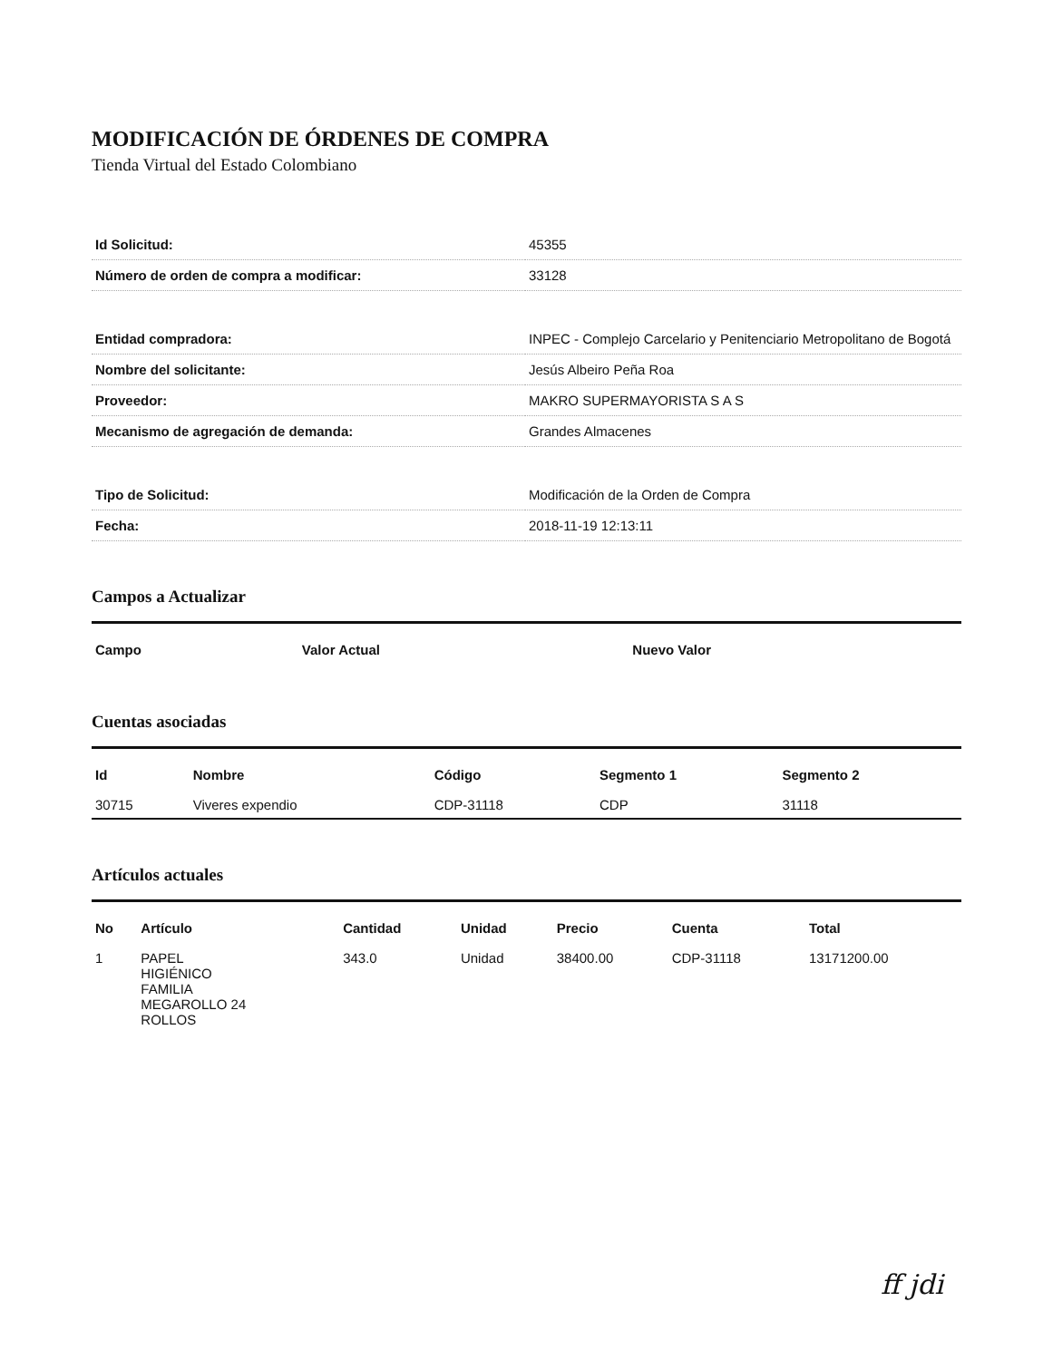MODIFICACIÓN DE ÓRDENES DE COMPRA
Tienda Virtual del Estado Colombiano
| Id Solicitud: | 45355 |
| Número de orden de compra a modificar: | 33128 |
| Entidad compradora: | INPEC - Complejo Carcelario y Penitenciario Metropolitano de Bogotá |
| Nombre del solicitante: | Jesús Albeiro Peña Roa |
| Proveedor: | MAKRO SUPERMAYORISTA S A S |
| Mecanismo de agregación de demanda: | Grandes Almacenes |
| Tipo de Solicitud: | Modificación de la Orden de Compra |
| Fecha: | 2018-11-19 12:13:11 |
Campos a Actualizar
| Campo | Valor Actual | Nuevo Valor |
| --- | --- | --- |
Cuentas asociadas
| Id | Nombre | Código | Segmento 1 | Segmento 2 |
| --- | --- | --- | --- | --- |
| 30715 | Viveres expendio | CDP-31118 | CDP | 31118 |
Artículos actuales
| No | Artículo | Cantidad | Unidad | Precio | Cuenta | Total |
| --- | --- | --- | --- | --- | --- | --- |
| 1 | PAPEL HIGIÉNICO FAMILIA MEGAROLLO 24 ROLLOS | 343.0 | Unidad | 38400.00 | CDP-31118 | 13171200.00 |
ff jdi